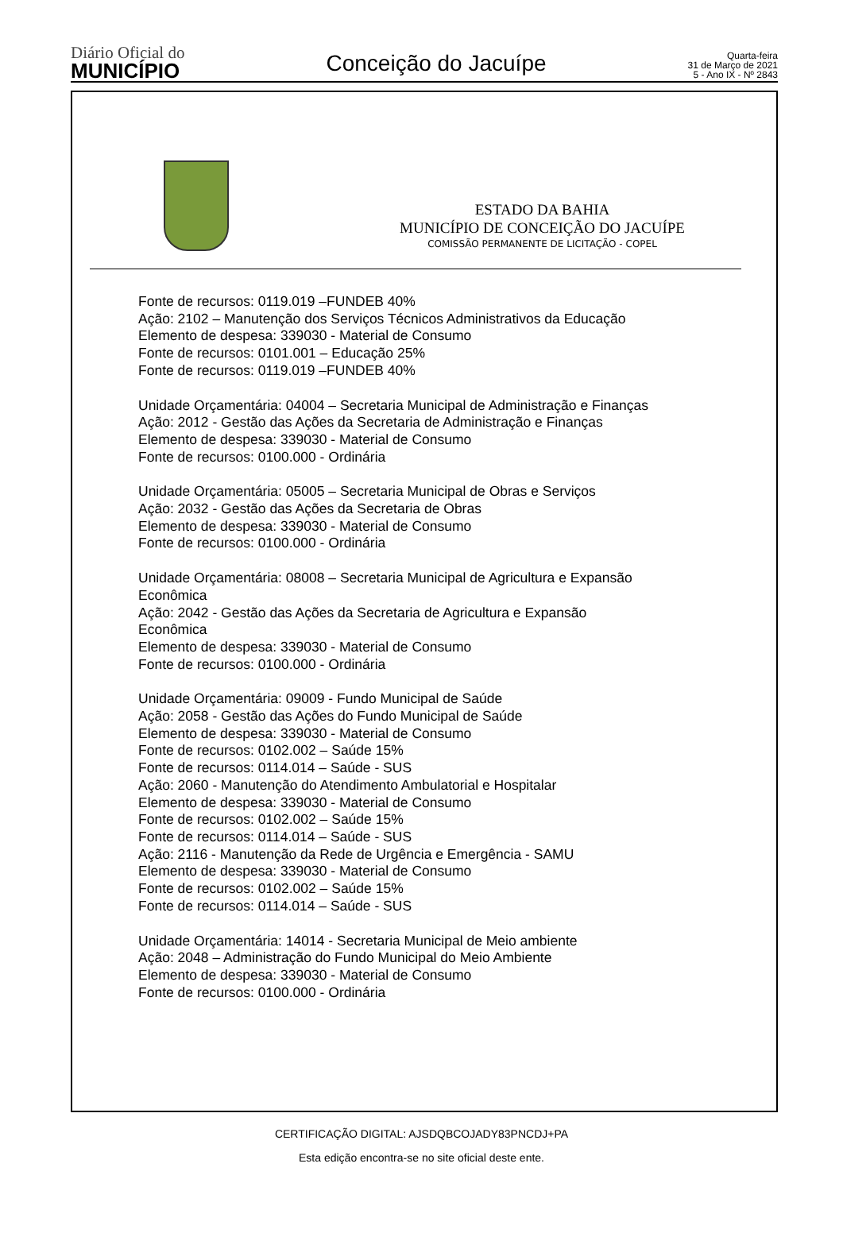Diário Oficial do
MUNICÍPIO
Conceição do Jacuípe
Quarta-feira
31 de Março de 2021
5 - Ano IX - Nº 2843
ESTADO DA BAHIA
MUNICÍPIO DE CONCEIÇÃO DO JACUÍPE
COMISSÃO PERMANENTE DE LICITAÇÃO - COPEL
Fonte de recursos: 0119.019 –FUNDEB 40%
Ação: 2102 – Manutenção dos Serviços Técnicos Administrativos da Educação
Elemento de despesa: 339030 - Material de Consumo
Fonte de recursos: 0101.001 – Educação 25%
Fonte de recursos: 0119.019 –FUNDEB 40%
Unidade Orçamentária: 04004 – Secretaria Municipal de Administração e Finanças
Ação: 2012 - Gestão das Ações da Secretaria de Administração e Finanças
Elemento de despesa: 339030 - Material de Consumo
Fonte de recursos: 0100.000 - Ordinária
Unidade Orçamentária: 05005 – Secretaria Municipal de Obras e Serviços
Ação: 2032 - Gestão das Ações da Secretaria de Obras
Elemento de despesa: 339030 - Material de Consumo
Fonte de recursos: 0100.000 - Ordinária
Unidade Orçamentária: 08008 – Secretaria Municipal de Agricultura e Expansão
Econômica
Ação: 2042 - Gestão das Ações da Secretaria de Agricultura e Expansão
Econômica
Elemento de despesa: 339030 - Material de Consumo
Fonte de recursos: 0100.000 - Ordinária
Unidade Orçamentária: 09009 - Fundo Municipal de Saúde
Ação: 2058 - Gestão das Ações do Fundo Municipal de Saúde
Elemento de despesa: 339030 - Material de Consumo
Fonte de recursos: 0102.002 – Saúde 15%
Fonte de recursos: 0114.014 – Saúde - SUS
Ação: 2060 - Manutenção do Atendimento Ambulatorial e Hospitalar
Elemento de despesa: 339030 - Material de Consumo
Fonte de recursos: 0102.002 – Saúde 15%
Fonte de recursos: 0114.014 – Saúde - SUS
Ação: 2116 - Manutenção da Rede de Urgência e Emergência - SAMU
Elemento de despesa: 339030 - Material de Consumo
Fonte de recursos: 0102.002 – Saúde 15%
Fonte de recursos: 0114.014 – Saúde - SUS
Unidade Orçamentária: 14014 - Secretaria Municipal de Meio ambiente
Ação: 2048 – Administração do Fundo Municipal do Meio Ambiente
Elemento de despesa: 339030 - Material de Consumo
Fonte de recursos: 0100.000 - Ordinária
CERTIFICAÇÃO DIGITAL: AJSDQBCOJADY83PNCDJ+PA
Esta edição encontra-se no site oficial deste ente.